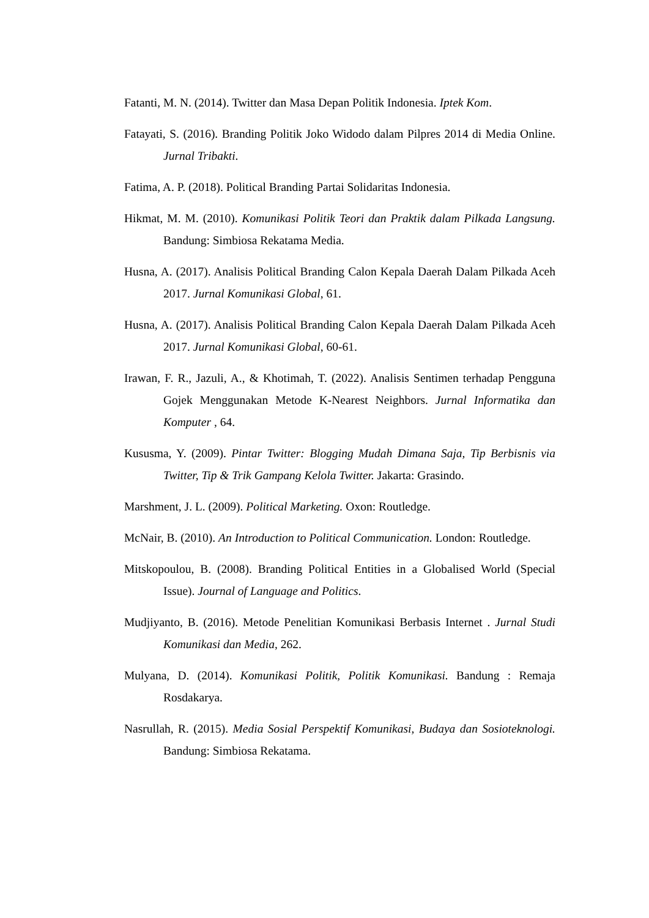Fatanti, M. N. (2014). Twitter dan Masa Depan Politik Indonesia. Iptek Kom.
Fatayati, S. (2016). Branding Politik Joko Widodo dalam Pilpres 2014 di Media Online. Jurnal Tribakti.
Fatima, A. P. (2018). Political Branding Partai Solidaritas Indonesia.
Hikmat, M. M. (2010). Komunikasi Politik Teori dan Praktik dalam Pilkada Langsung. Bandung: Simbiosa Rekatama Media.
Husna, A. (2017). Analisis Political Branding Calon Kepala Daerah Dalam Pilkada Aceh 2017. Jurnal Komunikasi Global, 61.
Husna, A. (2017). Analisis Political Branding Calon Kepala Daerah Dalam Pilkada Aceh 2017. Jurnal Komunikasi Global, 60-61.
Irawan, F. R., Jazuli, A., & Khotimah, T. (2022). Analisis Sentimen terhadap Pengguna Gojek Menggunakan Metode K-Nearest Neighbors. Jurnal Informatika dan Komputer , 64.
Kususma, Y. (2009). Pintar Twitter: Blogging Mudah Dimana Saja, Tip Berbisnis via Twitter, Tip & Trik Gampang Kelola Twitter. Jakarta: Grasindo.
Marshment, J. L. (2009). Political Marketing. Oxon: Routledge.
McNair, B. (2010). An Introduction to Political Communication. London: Routledge.
Mitskopoulou, B. (2008). Branding Political Entities in a Globalised World (Special Issue). Journal of Language and Politics.
Mudjiyanto, B. (2016). Metode Penelitian Komunikasi Berbasis Internet . Jurnal Studi Komunikasi dan Media, 262.
Mulyana, D. (2014). Komunikasi Politik, Politik Komunikasi. Bandung : Remaja Rosdakarya.
Nasrullah, R. (2015). Media Sosial Perspektif Komunikasi, Budaya dan Sosioteknologi. Bandung: Simbiosa Rekatama.